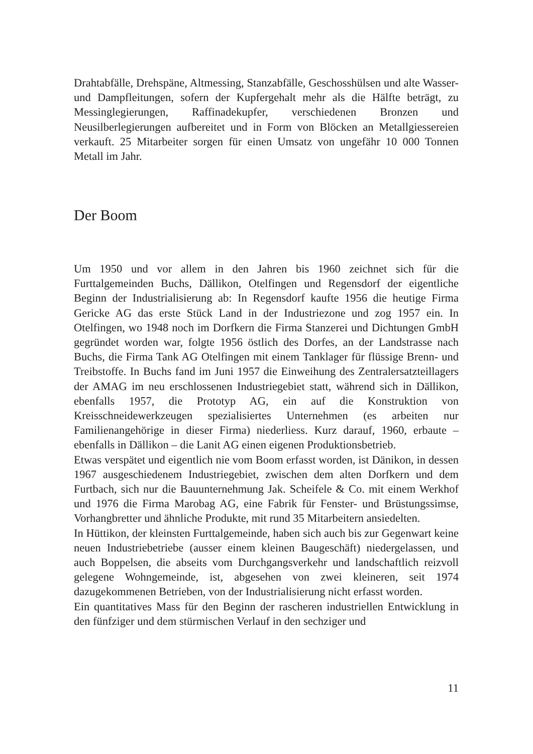Drahtabfälle, Drehspäne, Altmessing, Stanzabfälle, Geschosshülsen und alte Wasser- und Dampfleitungen, sofern der Kupfergehalt mehr als die Hälfte beträgt, zu Messinglegierungen, Raffinadekupfer, verschiedenen Bronzen und Neusilberlegierungen aufbereitet und in Form von Blöcken an Metallgiessereien verkauft. 25 Mitarbeiter sorgen für einen Umsatz von ungefähr 10 000 Tonnen Metall im Jahr.
Der Boom
Um 1950 und vor allem in den Jahren bis 1960 zeichnet sich für die Furttalgemeinden Buchs, Dällikon, Otelfingen und Regensdorf der eigentliche Beginn der Industrialisierung ab: In Regensdorf kaufte 1956 die heutige Firma Gericke AG das erste Stück Land in der Industriezone und zog 1957 ein. In Otelfingen, wo 1948 noch im Dorfkern die Firma Stanzerei und Dichtungen GmbH gegründet worden war, folgte 1956 östlich des Dorfes, an der Landstrasse nach Buchs, die Firma Tank AG Otelfingen mit einem Tanklager für flüssige Brenn- und Treibstoffe. In Buchs fand im Juni 1957 die Einweihung des Zentralersatzteillagers der AMAG im neu erschlossenen Industriegebiet statt, während sich in Dällikon, ebenfalls 1957, die Prototyp AG, ein auf die Konstruktion von Kreisschneidewerkzeugen spezialisiertes Unternehmen (es arbeiten nur Familienangehörige in dieser Firma) niederliess. Kurz darauf, 1960, erbaute – ebenfalls in Dällikon – die Lanit AG einen eigenen Produktionsbetrieb.
Etwas verspätet und eigentlich nie vom Boom erfasst worden, ist Dänikon, in dessen 1967 ausgeschiedenem Industriegebiet, zwischen dem alten Dorfkern und dem Furtbach, sich nur die Bauunternehmung Jak. Scheifele & Co. mit einem Werkhof und 1976 die Firma Marobag AG, eine Fabrik für Fenster- und Brüstungssimse, Vorhangbretter und ähnliche Produkte, mit rund 35 Mitarbeitern ansiedelten.
In Hüttikon, der kleinsten Furttalgemeinde, haben sich auch bis zur Gegenwart keine neuen Industriebetriebe (ausser einem kleinen Baugeschäft) niedergelassen, und auch Boppelsen, die abseits vom Durchgangsverkehr und landschaftlich reizvoll gelegene Wohngemeinde, ist, abgesehen von zwei kleineren, seit 1974 dazugekommenen Betrieben, von der Industrialisierung nicht erfasst worden.
Ein quantitatives Mass für den Beginn der rascheren industriellen Entwicklung in den fünfziger und dem stürmischen Verlauf in den sechziger und
11